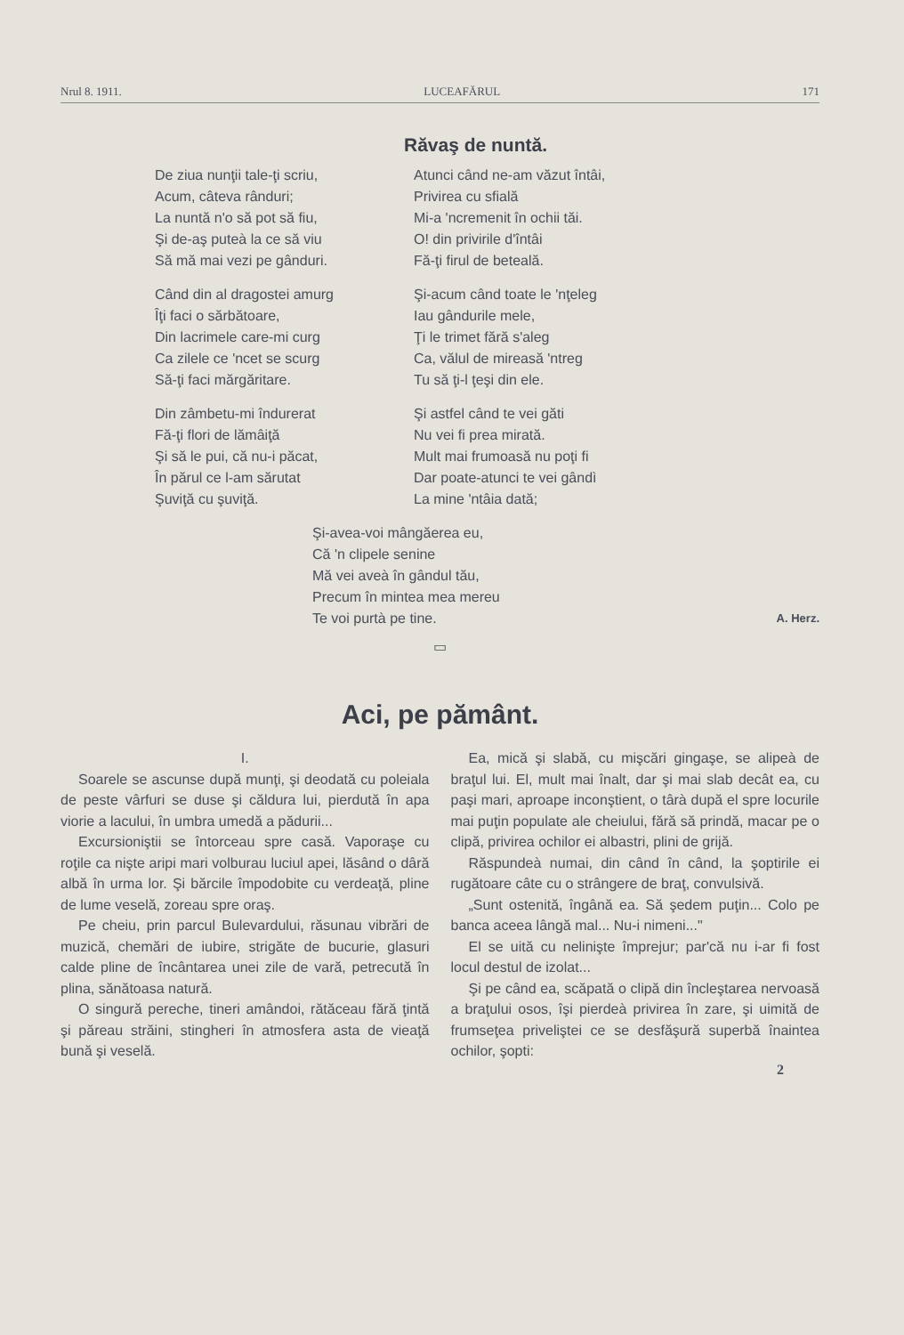Nrul 8. 1911. LUCEAFĂRUL 171
Răvaş de nuntă.
De ziua nunţii tale-ţi scriu,
Acum, câteva rânduri;
La nuntă n'o să pot să fiu,
Şi de-aş puteà la ce să viu
Să mă mai vezi pe gânduri.
Când din al dragostei amurg
Îţi faci o sărbătoare,
Din lacrimele care-mi curg
Ca zilele ce 'ncet se scurg
Să-ţi faci mărgăritare.
Din zâmbetu-mi îndurerat
Fă-ţi flori de lămâiţă
Şi să le pui, că nu-i păcat,
În părul ce l-am sărutat
Şuviţă cu şuviţă.
Atunci când ne-am văzut întâi,
Privirea cu sfială
Mi-a 'ncremenit în ochii tăi.
O! din privirile d'întâi
Fă-ţi firul de beteală.
Şi-acum când toate le 'nţeleg
Iau gândurile mele,
Ţi le trimet fără s'aleg
Ca, vălul de mireasă 'ntreg
Tu să ţi-l ţeşi din ele.
Şi astfel când te vei găti
Nu vei fi prea mirată.
Mult mai frumoasă nu poţi fi
Dar poate-atunci te vei gândì
La mine 'ntâia dată;
Şi-avea-voi mângăerea eu,
Că 'n clipele senine
Mă vei aveà în gândul tău,
Precum în mintea mea mereu
Te voi purtà pe tine.
A. Herz.
▭
Aci, pe pământ.
I.
Soarele se ascunse după munţi, şi deodată cu poleiala de peste vârfuri se duse şi căldura lui, pierdută în apa viorie a lacului, în umbra umedă a pădurii...
Excursioniştii se întorceau spre casă. Vaporaşe cu roţile ca nişte aripi mari volburau luciul apei, lăsând o dâră albă în urma lor. Şi bărcile împodobite cu verdeaţă, pline de lume veselă, zoreau spre oraş.
Pe cheiu, prin parcul Bulevardului, răsunau vibrări de muzică, chemări de iubire, strigăte de bucurie, glasuri calde pline de încântarea unei zile de vară, petrecută în plina, sănătoasa natură.
O singură pereche, tineri amândoi, rătăceau fără ţintă şi păreau străini, stingheri în atmosfera asta de vieaţă bună şi veselă.
Ea, mică şi slabă, cu mişcări gingaşe, se alipeà de braţul lui. El, mult mai înalt, dar şi mai slab decât ea, cu paşi mari, aproape inconştient, o târà după el spre locurile mai puţin populate ale cheiului, fără să prindă, macar pe o clipă, privirea ochilor ei albastri, plini de grijă.
Răspundeà numai, din când în când, la şoptirile ei rugătoare câte cu o strângere de braţ, convulsivă.
„Sunt ostenită, îngână ea. Să şedem puţin... Colo pe banca aceea lângă mal... Nu-i nimeni..."
El se uită cu nelinişte împrejur; par'că nu i-ar fi fost locul destul de izolat...
Şi pe când ea, scăpată o clipă din încleştarea nervoasă a braţului osos, îşi pierdeà privirea în zare, şi uimită de frumseţea priveliştei ce se desfăşură superbă înaintea ochilor, şopti:
2